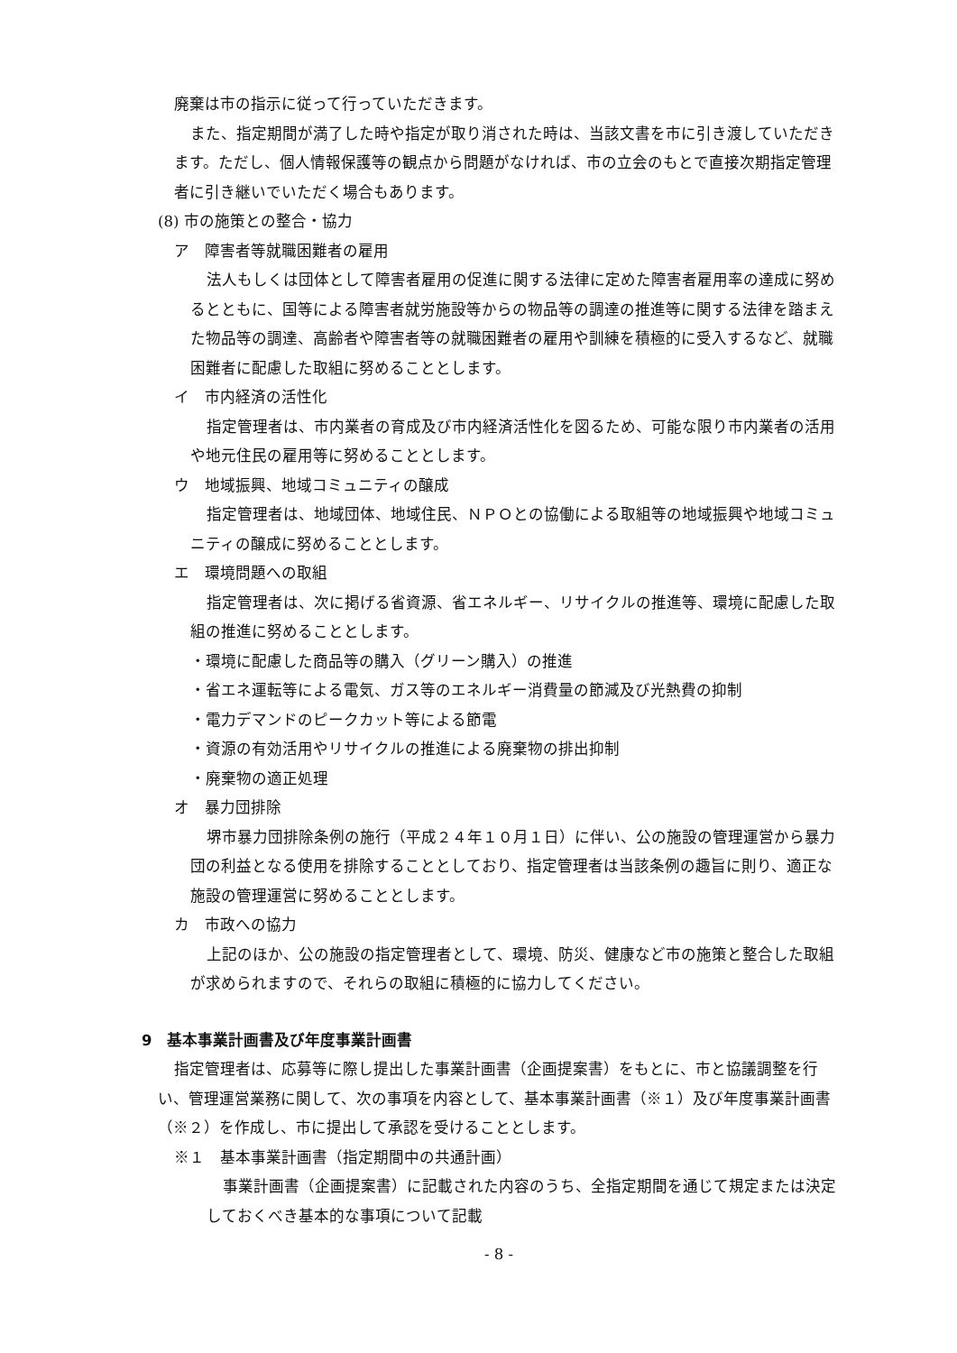廃棄は市の指示に従って行っていただきます。
また、指定期間が満了した時や指定が取り消された時は、当該文書を市に引き渡していただきます。ただし、個人情報保護等の観点から問題がなければ、市の立会のもとで直接次期指定管理者に引き継いでいただく場合もあります。
(8) 市の施策との整合・協力
ア　障害者等就職困難者の雇用
法人もしくは団体として障害者雇用の促進に関する法律に定めた障害者雇用率の達成に努めるとともに、国等による障害者就労施設等からの物品等の調達の推進等に関する法律を踏まえた物品等の調達、高齢者や障害者等の就職困難者の雇用や訓練を積極的に受入するなど、就職困難者に配慮した取組に努めることとします。
イ　市内経済の活性化
指定管理者は、市内業者の育成及び市内経済活性化を図るため、可能な限り市内業者の活用や地元住民の雇用等に努めることとします。
ウ　地域振興、地域コミュニティの醸成
指定管理者は、地域団体、地域住民、ＮＰＯとの協働による取組等の地域振興や地域コミュニティの醸成に努めることとします。
エ　環境問題への取組
指定管理者は、次に掲げる省資源、省エネルギー、リサイクルの推進等、環境に配慮した取組の推進に努めることとします。
・環境に配慮した商品等の購入（グリーン購入）の推進
・省エネ運転等による電気、ガス等のエネルギー消費量の節減及び光熱費の抑制
・電力デマンドのピークカット等による節電
・資源の有効活用やリサイクルの推進による廃棄物の排出抑制
・廃棄物の適正処理
オ　暴力団排除
堺市暴力団排除条例の施行（平成２４年１０月１日）に伴い、公の施設の管理運営から暴力団の利益となる使用を排除することとしており、指定管理者は当該条例の趣旨に則り、適正な施設の管理運営に努めることとします。
カ　市政への協力
上記のほか、公の施設の指定管理者として、環境、防災、健康など市の施策と整合した取組が求められますので、それらの取組に積極的に協力してください。
9　基本事業計画書及び年度事業計画書
指定管理者は、応募等に際し提出した事業計画書（企画提案書）をもとに、市と協議調整を行い、管理運営業務に関して、次の事項を内容として、基本事業計画書（※１）及び年度事業計画書（※２）を作成し、市に提出して承認を受けることとします。
※１　基本事業計画書（指定期間中の共通計画）
事業計画書（企画提案書）に記載された内容のうち、全指定期間を通じて規定または決定しておくべき基本的な事項について記載
- 8 -